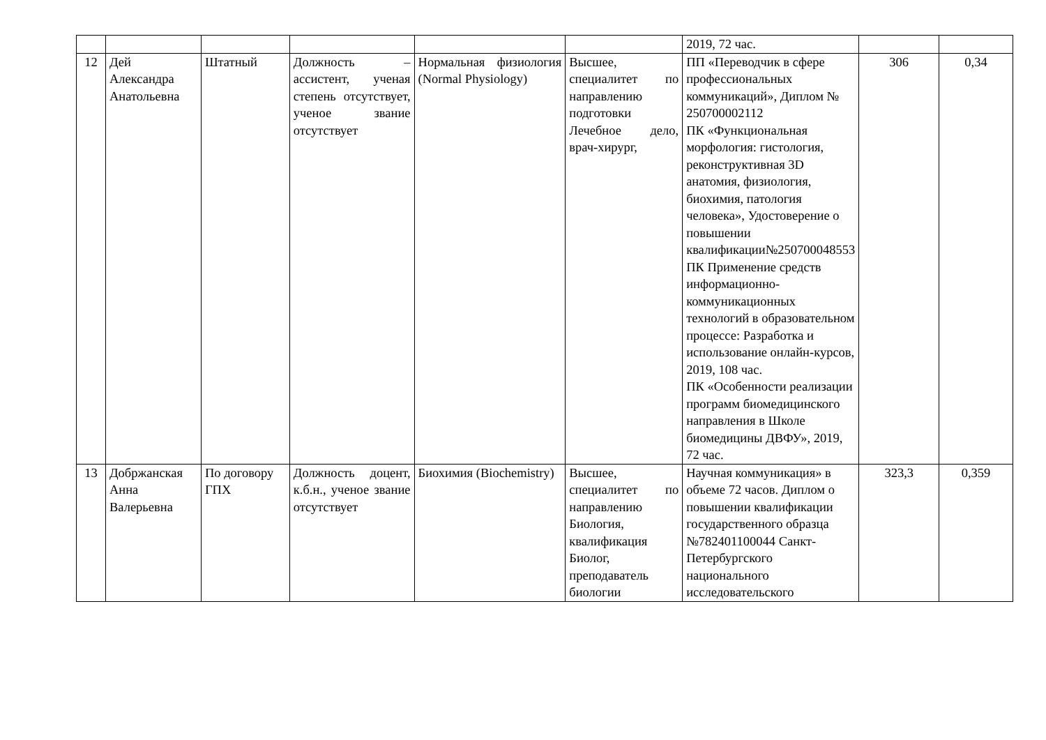| | | | | | | 2019, 72 час. | | |
| 12 | Дей Александра Анатольевна | Штатный | Должность – ассистент, ученая степень отсутствует, ученое звание отсутствует | Нормальная физиология (Normal Physiology) | Высшее, специалитет по направлению подготовки Лечебное дело, врач-хирург, | ПП «Переводчик в сфере профессиональных коммуникаций», Диплом № 250700002112 ПК «Функциональная морфология: гистология, реконструктивная 3D анатомия, физиология, биохимия, патология человека», Удостоверение о повышении квалификации№250700048553 ПК Применение средств информационно-коммуникационных технологий в образовательном процессе: Разработка и использование онлайн-курсов, 2019, 108 час. ПК «Особенности реализации программ биомедицинского направления в Школе биомедицины ДВФУ», 2019, 72 час. | 306 | 0,34 |
| 13 | Добржанская Анна Валерьевна | По договору ГПХ | Должность доцент, к.б.н., ученое звание отсутствует | Биохимия (Biochemistry) | Высшее, специалитет по направлению Биология, квалификация Биолог, преподаватель биологии | Научная коммуникация» в объеме 72 часов. Диплом о повышении квалификации государственного образца №782401100044 Санкт-Петербургского национального исследовательского | 323,3 | 0,359 |